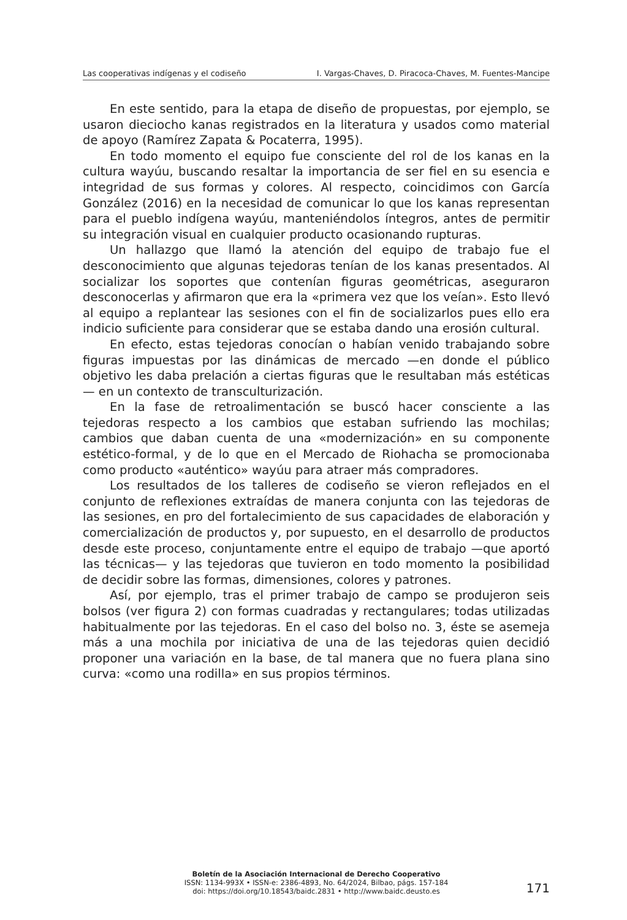Las cooperativas indígenas y el codiseño I. Vargas-Chaves, D. Piracoca-Chaves, M. Fuentes-Mancipe
En este sentido, para la etapa de diseño de propuestas, por ejemplo, se usaron dieciocho kanas registrados en la literatura y usados como material de apoyo (Ramírez Zapata & Pocaterra, 1995).
En todo momento el equipo fue consciente del rol de los kanas en la cultura wayúu, buscando resaltar la importancia de ser fiel en su esencia e integridad de sus formas y colores. Al respecto, coincidimos con García González (2016) en la necesidad de comunicar lo que los kanas representan para el pueblo indígena wayúu, manteniéndolos íntegros, antes de permitir su integración visual en cualquier producto ocasionando rupturas.
Un hallazgo que llamó la atención del equipo de trabajo fue el desconocimiento que algunas tejedoras tenían de los kanas presentados. Al socializar los soportes que contenían figuras geométricas, aseguraron desconocerlas y afirmaron que era la «primera vez que los veían». Esto llevó al equipo a replantear las sesiones con el fin de socializarlos pues ello era indicio suficiente para considerar que se estaba dando una erosión cultural.
En efecto, estas tejedoras conocían o habían venido trabajando sobre figuras impuestas por las dinámicas de mercado —en donde el público objetivo les daba prelación a ciertas figuras que le resultaban más estéticas— en un contexto de transculturización.
En la fase de retroalimentación se buscó hacer consciente a las tejedoras respecto a los cambios que estaban sufriendo las mochilas; cambios que daban cuenta de una «modernización» en su componente estético-formal, y de lo que en el Mercado de Riohacha se promocionaba como producto «auténtico» wayúu para atraer más compradores.
Los resultados de los talleres de codiseño se vieron reflejados en el conjunto de reflexiones extraídas de manera conjunta con las tejedoras de las sesiones, en pro del fortalecimiento de sus capacidades de elaboración y comercialización de productos y, por supuesto, en el desarrollo de productos desde este proceso, conjuntamente entre el equipo de trabajo —que aportó las técnicas— y las tejedoras que tuvieron en todo momento la posibilidad de decidir sobre las formas, dimensiones, colores y patrones.
Así, por ejemplo, tras el primer trabajo de campo se produjeron seis bolsos (ver figura 2) con formas cuadradas y rectangulares; todas utilizadas habitualmente por las tejedoras. En el caso del bolso no. 3, éste se asemeja más a una mochila por iniciativa de una de las tejedoras quien decidió proponer una variación en la base, de tal manera que no fuera plana sino curva: «como una rodilla» en sus propios términos.
Boletín de la Asociación Internacional de Derecho Cooperativo
ISSN: 1134-993X • ISSN-e: 2386-4893, No. 64/2024, Bilbao, págs. 157-184
doi: https://doi.org/10.18543/baidc.2831 • http://www.baidc.deusto.es
171